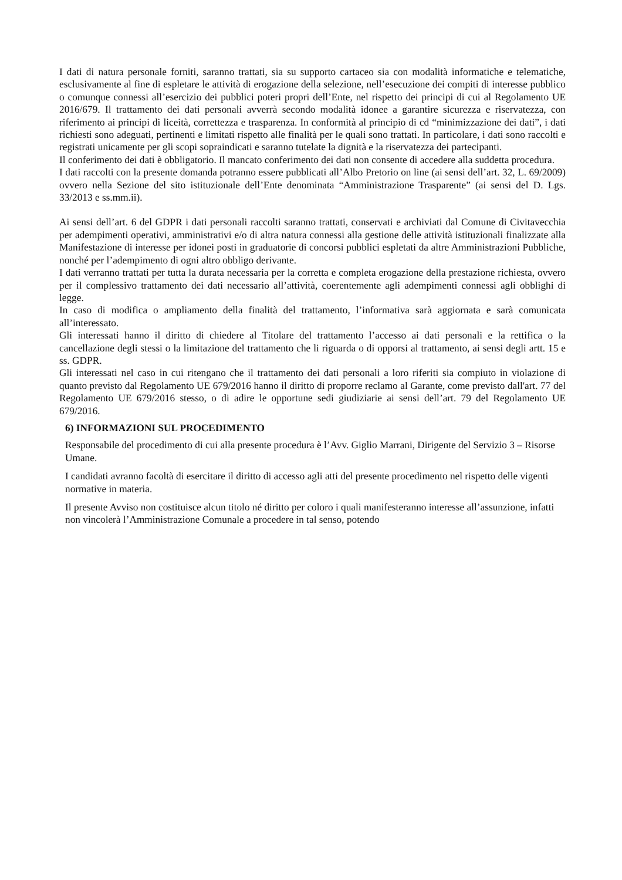I dati di natura personale forniti, saranno trattati, sia su supporto cartaceo sia con modalità informatiche e telematiche, esclusivamente al fine di espletare le attività di erogazione della selezione, nell’esecuzione dei compiti di interesse pubblico o comunque connessi all’esercizio dei pubblici poteri propri dell’Ente, nel rispetto dei principi di cui al Regolamento UE 2016/679. Il trattamento dei dati personali avverrà secondo modalità idonee a garantire sicurezza e riservatezza, con riferimento ai principi di liceità, correttezza e trasparenza. In conformità al principio di cd “minimizzazione dei dati”, i dati richiesti sono adeguati, pertinenti e limitati rispetto alle finalità per le quali sono trattati. In particolare, i dati sono raccolti e registrati unicamente per gli scopi sopraindicati e saranno tutelate la dignità e la riservatezza dei partecipanti.
Il conferimento dei dati è obbligatorio. Il mancato conferimento dei dati non consente di accedere alla suddetta procedura.
I dati raccolti con la presente domanda potranno essere pubblicati all’Albo Pretorio on line (ai sensi dell’art. 32, L. 69/2009) ovvero nella Sezione del sito istituzionale dell’Ente denominata “Amministrazione Trasparente” (ai sensi del D. Lgs. 33/2013 e ss.mm.ii).
Ai sensi dell’art. 6 del GDPR i dati personali raccolti saranno trattati, conservati e archiviati dal Comune di Civitavecchia per adempimenti operativi, amministrativi e/o di altra natura connessi alla gestione delle attività istituzionali finalizzate alla Manifestazione di interesse per idonei posti in graduatorie di concorsi pubblici espletati da altre Amministrazioni Pubbliche, nonché per l’adempimento di ogni altro obbligo derivante.
I dati verranno trattati per tutta la durata necessaria per la corretta e completa erogazione della prestazione richiesta, ovvero per il complessivo trattamento dei dati necessario all’attività, coerentemente agli adempimenti connessi agli obblighi di legge.
In caso di modifica o ampliamento della finalità del trattamento, l’informativa sarà aggiornata e sarà comunicata all’interessato.
Gli interessati hanno il diritto di chiedere al Titolare del trattamento l’accesso ai dati personali e la rettifica o la cancellazione degli stessi o la limitazione del trattamento che li riguarda o di opporsi al trattamento, ai sensi degli artt. 15 e ss. GDPR.
Gli interessati nel caso in cui ritengano che il trattamento dei dati personali a loro riferiti sia compiuto in violazione di quanto previsto dal Regolamento UE 679/2016 hanno il diritto di proporre reclamo al Garante, come previsto dall'art. 77 del Regolamento UE 679/2016 stesso, o di adire le opportune sedi giudiziarie ai sensi dell’art. 79 del Regolamento UE 679/2016.
6) INFORMAZIONI SUL PROCEDIMENTO
Responsabile del procedimento di cui alla presente procedura è l’Avv. Giglio Marrani, Dirigente del Servizio 3 – Risorse Umane.
I candidati avranno facoltà di esercitare il diritto di accesso agli atti del presente procedimento nel rispetto delle vigenti normative in materia.
Il presente Avviso non costituisce alcun titolo né diritto per coloro i quali manifesteranno interesse all’assunzione, infatti non vincolerà l’Amministrazione Comunale a procedere in tal senso, potendo